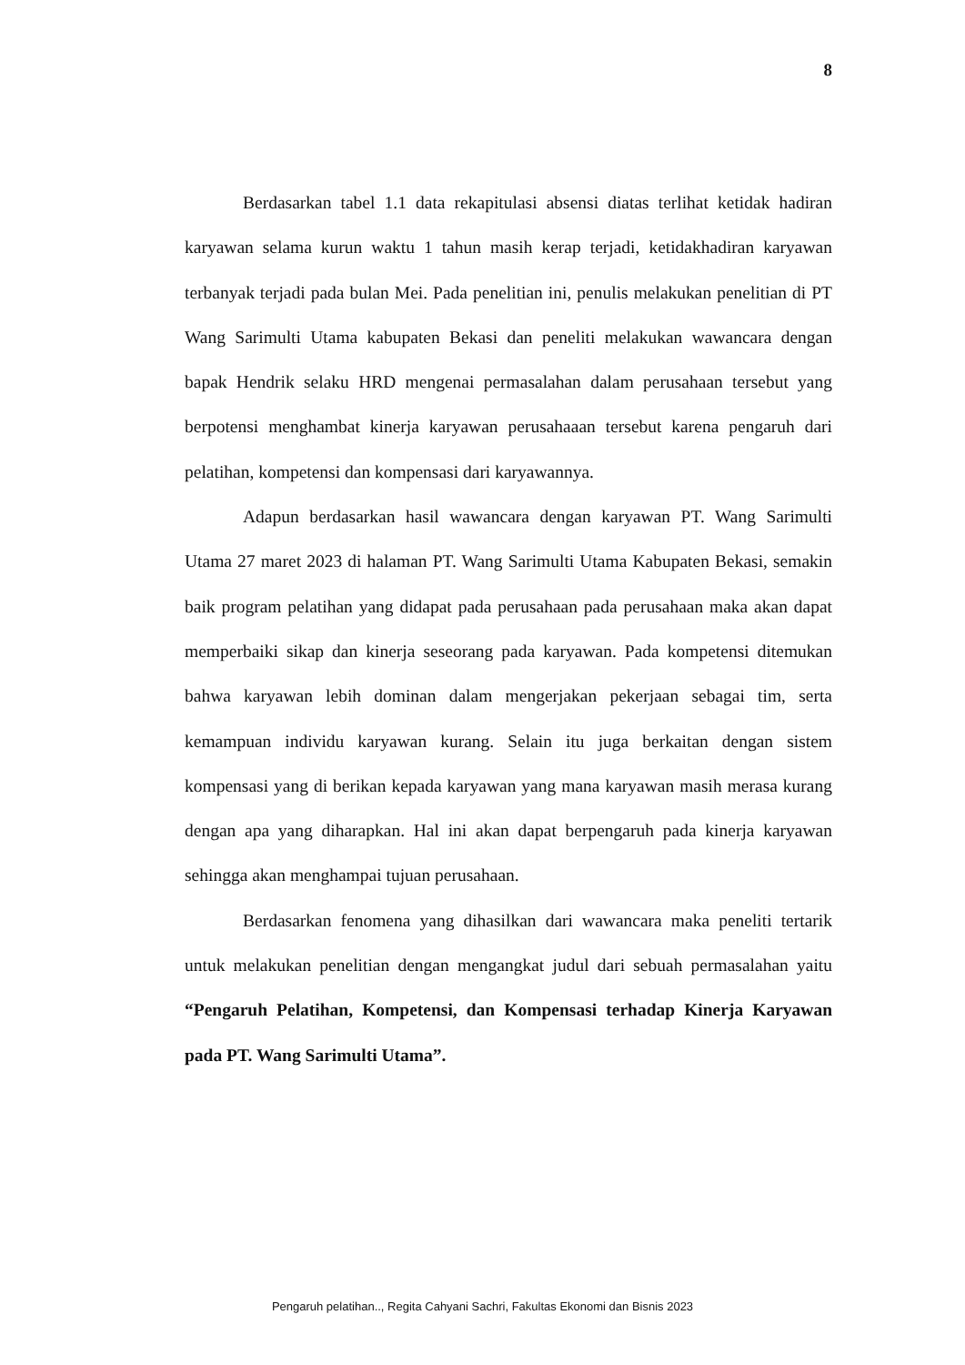8
Berdasarkan tabel 1.1 data rekapitulasi absensi diatas terlihat ketidak hadiran karyawan selama kurun waktu 1 tahun masih kerap terjadi, ketidakhadiran karyawan terbanyak terjadi pada bulan Mei. Pada penelitian ini, penulis melakukan penelitian di PT Wang Sarimulti Utama kabupaten Bekasi dan peneliti melakukan wawancara dengan bapak Hendrik selaku HRD mengenai permasalahan dalam perusahaan tersebut yang berpotensi menghambat kinerja karyawan perusahaaan tersebut karena pengaruh dari pelatihan, kompetensi dan kompensasi dari karyawannya.
Adapun berdasarkan hasil wawancara dengan karyawan PT. Wang Sarimulti Utama 27 maret 2023 di halaman PT. Wang Sarimulti Utama Kabupaten Bekasi, semakin baik program pelatihan yang didapat pada perusahaan pada perusahaan maka akan dapat memperbaiki sikap dan kinerja seseorang pada karyawan. Pada kompetensi ditemukan bahwa karyawan lebih dominan dalam mengerjakan pekerjaan sebagai tim, serta kemampuan individu karyawan kurang. Selain itu juga berkaitan dengan sistem kompensasi yang di berikan kepada karyawan yang mana karyawan masih merasa kurang dengan apa yang diharapkan. Hal ini akan dapat berpengaruh pada kinerja karyawan sehingga akan menghampai tujuan perusahaan.
Berdasarkan fenomena yang dihasilkan dari wawancara maka peneliti tertarik untuk melakukan penelitian dengan mengangkat judul dari sebuah permasalahan yaitu “Pengaruh Pelatihan, Kompetensi, dan Kompensasi terhadap Kinerja Karyawan pada PT. Wang Sarimulti Utama”.
Pengaruh pelatihan.., Regita Cahyani Sachri, Fakultas Ekonomi dan Bisnis 2023